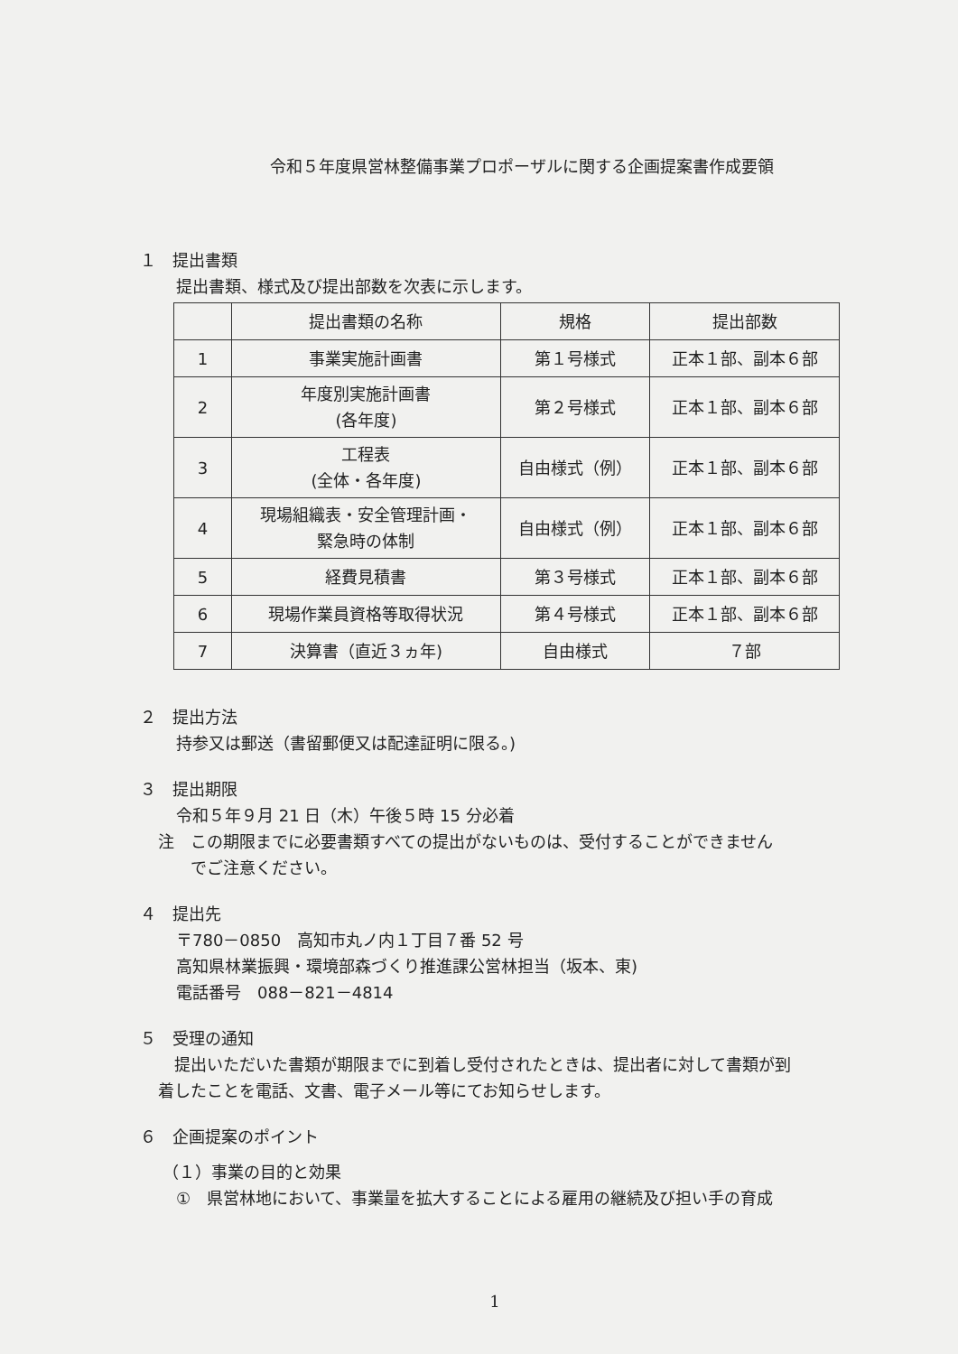令和５年度県営林整備事業プロポーザルに関する企画提案書作成要領
１　提出書類
提出書類、様式及び提出部数を次表に示します。
| | 提出書類の名称 | 規格 | 提出部数 |
| --- | --- | --- | --- |
| 1 | 事業実施計画書 | 第１号様式 | 正本１部、副本６部 |
| 2 | 年度別実施計画書 (各年度) | 第２号様式 | 正本１部、副本６部 |
| 3 | 工程表 (全体・各年度) | 自由様式（例） | 正本１部、副本６部 |
| 4 | 現場組織表・安全管理計画・ 緊急時の体制 | 自由様式（例） | 正本１部、副本６部 |
| 5 | 経費見積書 | 第３号様式 | 正本１部、副本６部 |
| 6 | 現場作業員資格等取得状況 | 第４号様式 | 正本１部、副本６部 |
| 7 | 決算書（直近３ヵ年) | 自由様式 | ７部 |
２　提出方法
持参又は郵送（書留郵便又は配達証明に限る。)
３　提出期限
令和５年９月 21 日（木）午後５時 15 分必着
注　この期限までに必要書類すべての提出がないものは、受付することができません
　　でご注意ください。
４　提出先
〒780－0850　高知市丸ノ内１丁目７番 52 号
高知県林業振興・環境部森づくり推進課公営林担当（坂本、東)
電話番号　088－821－4814
５　受理の通知
　提出いただいた書類が期限までに到着し受付されたときは、提出者に対して書類が到
着したことを電話、文書、電子メール等にてお知らせします。
６　企画提案のポイント
（１）事業の目的と効果
①　県営林地において、事業量を拡大することによる雇用の継続及び担い手の育成
1